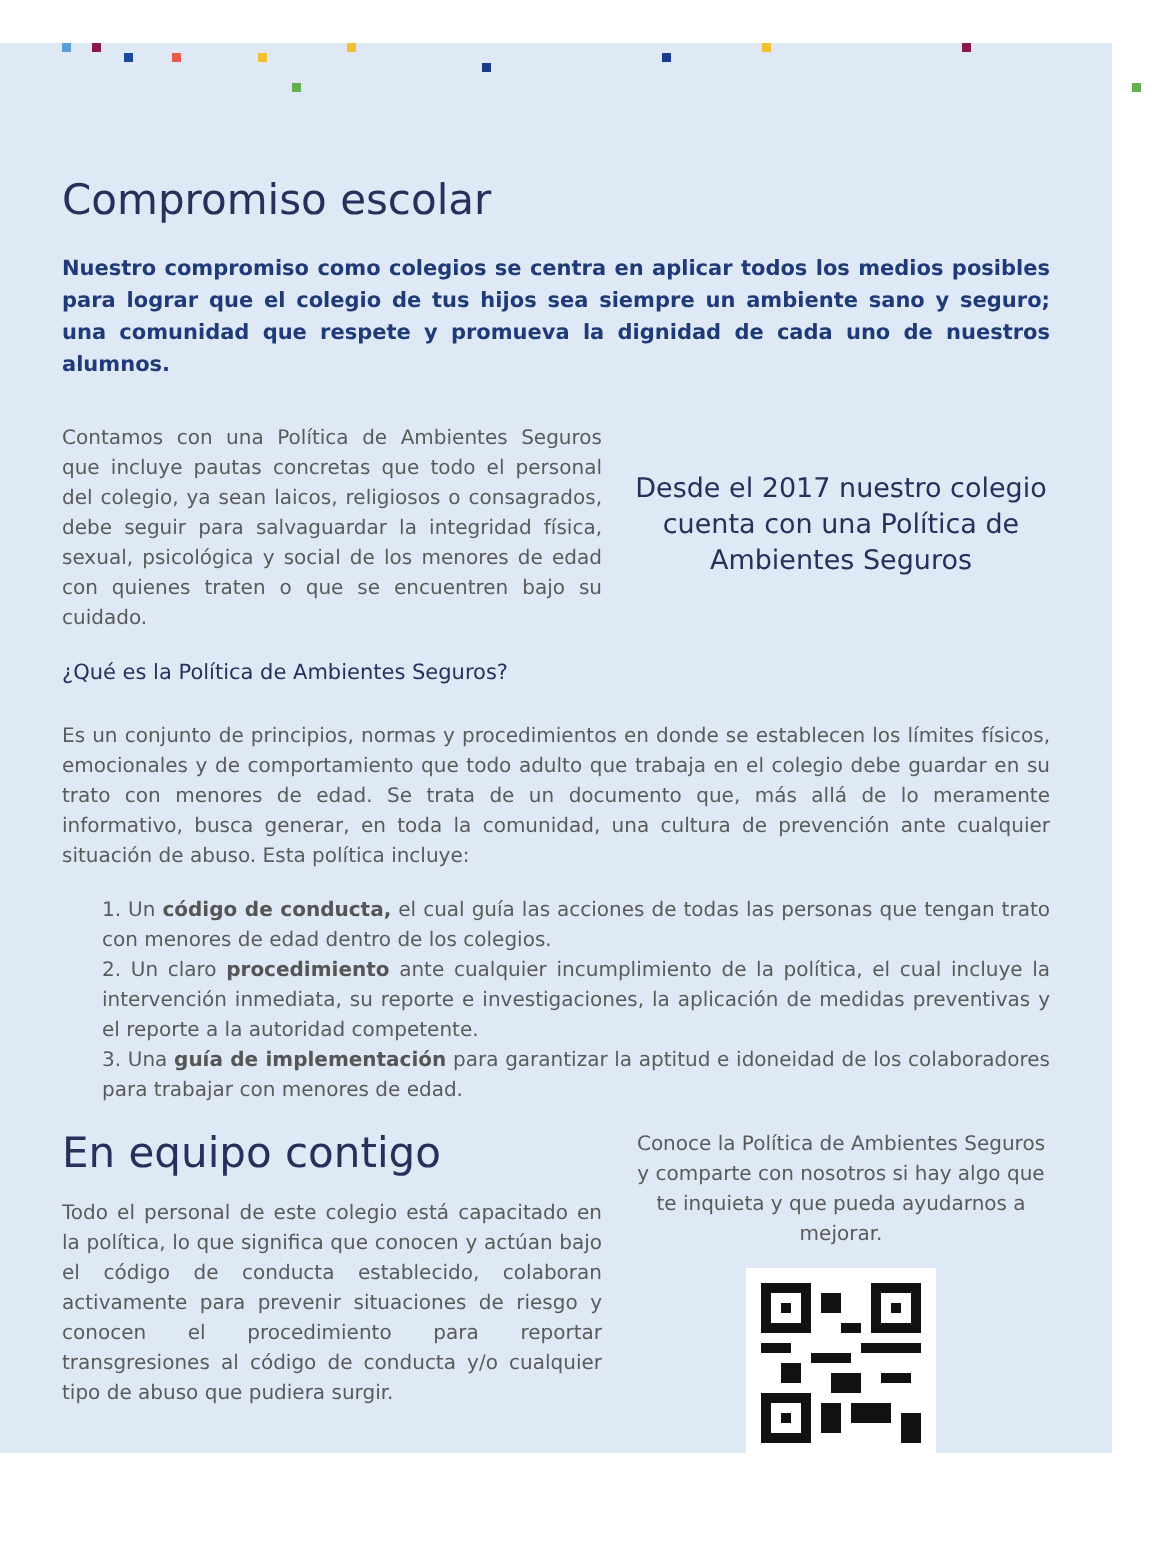Compromiso escolar
Nuestro compromiso como colegios se centra en aplicar todos los medios posibles para lograr que el colegio de tus hijos sea siempre un ambiente sano y seguro; una comunidad que respete y promueva la dignidad de cada uno de nuestros alumnos.
Contamos con una Política de Ambientes Seguros que incluye pautas concretas que todo el personal del colegio, ya sean laicos, religiosos o consagrados, debe seguir para salvaguardar la integridad física, sexual, psicológica y social de los menores de edad con quienes traten o que se encuentren bajo su cuidado.
Desde el 2017 nuestro colegio cuenta con una Política de Ambientes Seguros
¿Qué es la Política de Ambientes Seguros?
Es un conjunto de principios, normas y procedimientos en donde se establecen los límites físicos, emocionales y de comportamiento que todo adulto que trabaja en el colegio debe guardar en su trato con menores de edad. Se trata de un documento que, más allá de lo meramente informativo, busca generar, en toda la comunidad, una cultura de prevención ante cualquier situación de abuso. Esta política incluye:
1. Un código de conducta, el cual guía las acciones de todas las personas que tengan trato con menores de edad dentro de los colegios.
2. Un claro procedimiento ante cualquier incumplimiento de la política, el cual incluye la intervención inmediata, su reporte e investigaciones, la aplicación de medidas preventivas y el reporte a la autoridad competente.
3. Una guía de implementación para garantizar la aptitud e idoneidad de los colaboradores para trabajar con menores de edad.
En equipo contigo
Todo el personal de este colegio está capacitado en la política, lo que significa que conocen y actúan bajo el código de conducta establecido, colaboran activamente para prevenir situaciones de riesgo y conocen el procedimiento para reportar transgresiones al código de conducta y/o cualquier tipo de abuso que pudiera surgir.
Conoce la Política de Ambientes Seguros y comparte con nosotros si hay algo que te inquieta y que pueda ayudarnos a mejorar.